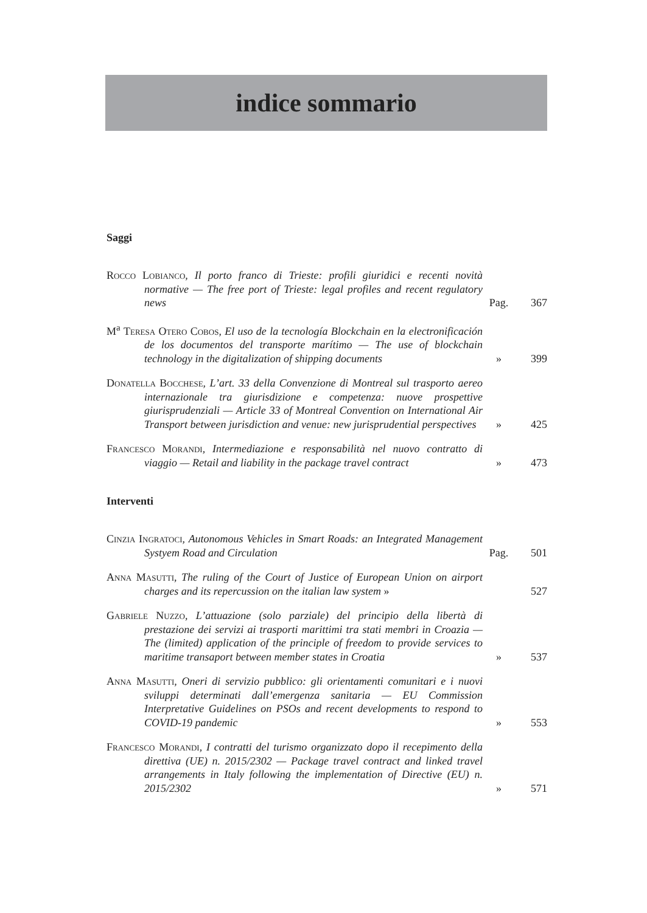indice sommario
Saggi
Rocco Lobianco, Il porto franco di Trieste: profili giuridici e recenti novità normative — The free port of Trieste: legal profiles and recent regulatory news
Pag. 367
M<sup>a</sup> Teresa Otero Cobos, El uso de la tecnología Blockchain en la electronificación de los documentos del transporte marítimo — The use of blockchain technology in the digitalization of shipping documents
» 399
Donatella Bocchese, L’art. 33 della Convenzione di Montreal sul trasporto aereo internazionale tra giurisdizione e competenza: nuove prospettive giurisprudenziali — Article 33 of Montreal Convention on International Air Transport between jurisdiction and venue: new jurisprudential perspectives
» 425
Francesco Morandi, Intermediazione e responsabilità nel nuovo contratto di viaggio — Retail and liability in the package travel contract
» 473
Interventi
Cinzia Ingratoci, Autonomous Vehicles in Smart Roads: an Integrated Management Systyem Road and Circulation
Pag. 501
Anna Masutti, The ruling of the Court of Justice of European Union on airport charges and its repercussion on the italian law system »
527
Gabriele Nuzzo, L’attuazione (solo parziale) del principio della libertà di prestazione dei servizi ai trasporti marittimi tra stati membri in Croazia — The (limited) application of the principle of freedom to provide services to maritime transaport between member states in Croatia
» 537
Anna Masutti, Oneri di servizio pubblico: gli orientamenti comunitari e i nuovi sviluppi determinati dall’emergenza sanitaria — EU Commission Interpretative Guidelines on PSOs and recent developments to respond to COVID-19 pandemic
» 553
Francesco Morandi, I contratti del turismo organizzato dopo il recepimento della direttiva (UE) n. 2015/2302 — Package travel contract and linked travel arrangements in Italy following the implementation of Directive (EU) n. 2015/2302
» 571